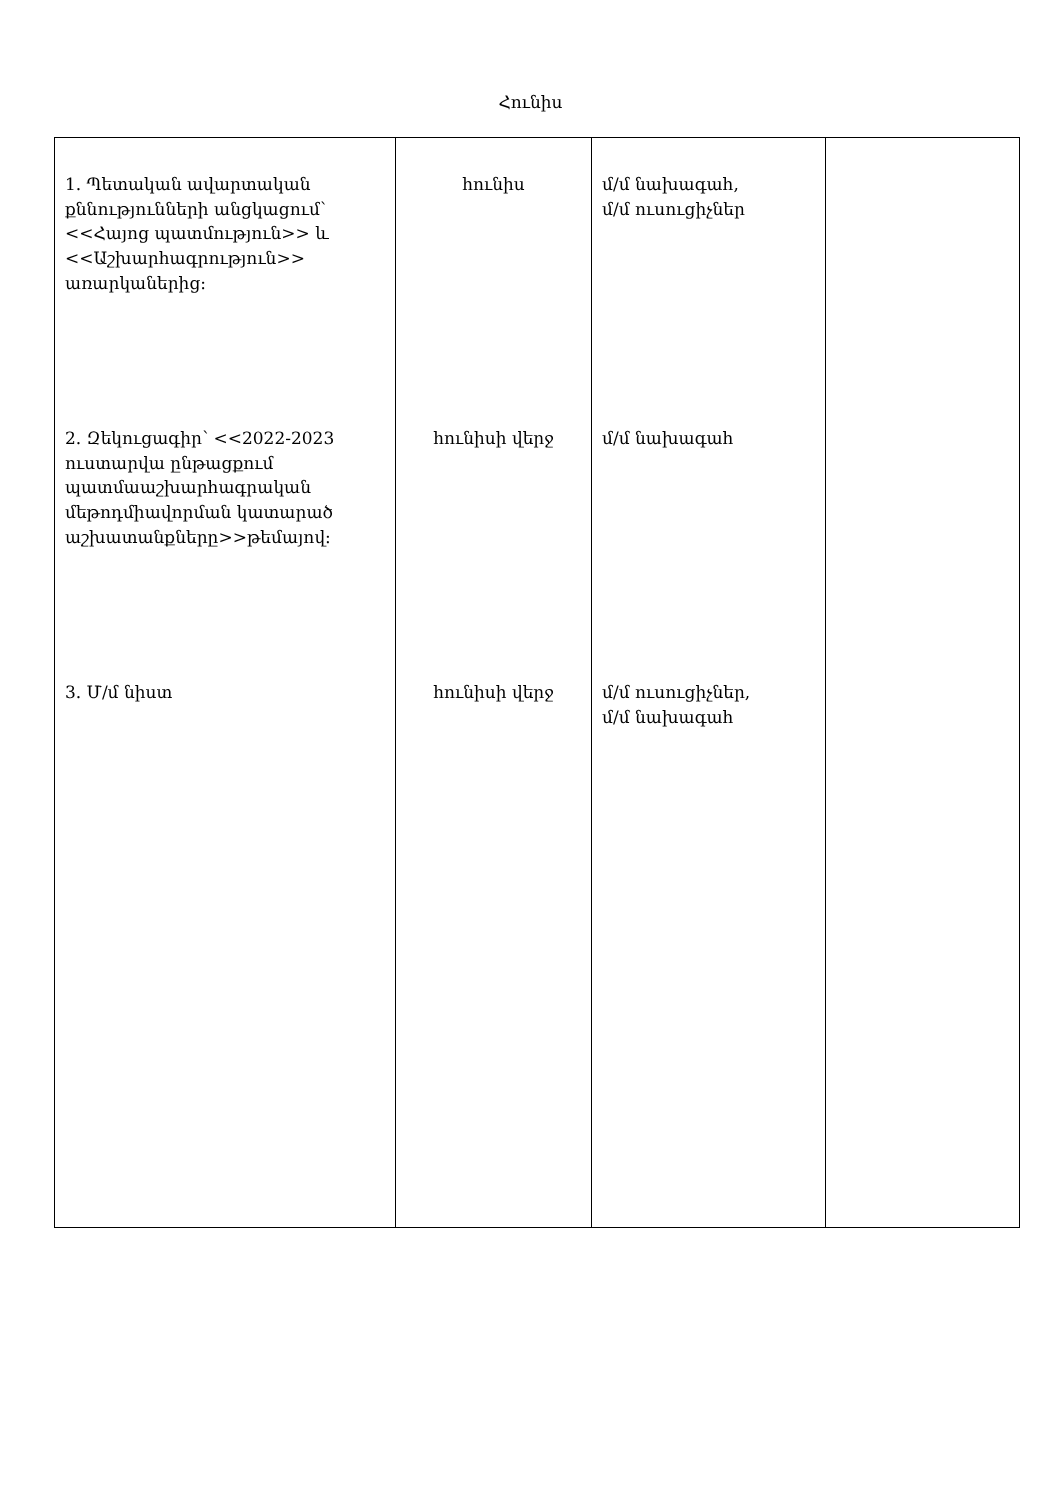Հունիս
| 1. Պետական ավարտական քննությունների անցկացում՝ <<Հայոց պատմություն>> և <<Աշխարհագրություն>> առարկաներից։ 2. Զեկուցագիր՝ <<2022-2023 ուստարվա ընթացքում պատմաաշխարհագրական մեթոդմիավորման կատարած աշխատանքները>>թեմայով։ 3. Մ/մ նիստ | հունիս հունիսի վերջ հունիսի վերջ | մ/մ նախագահ, մ/մ ուսուցիչներ մ/մ նախագահ մ/մ ուսուցիչներ, մ/մ նախագահ | |